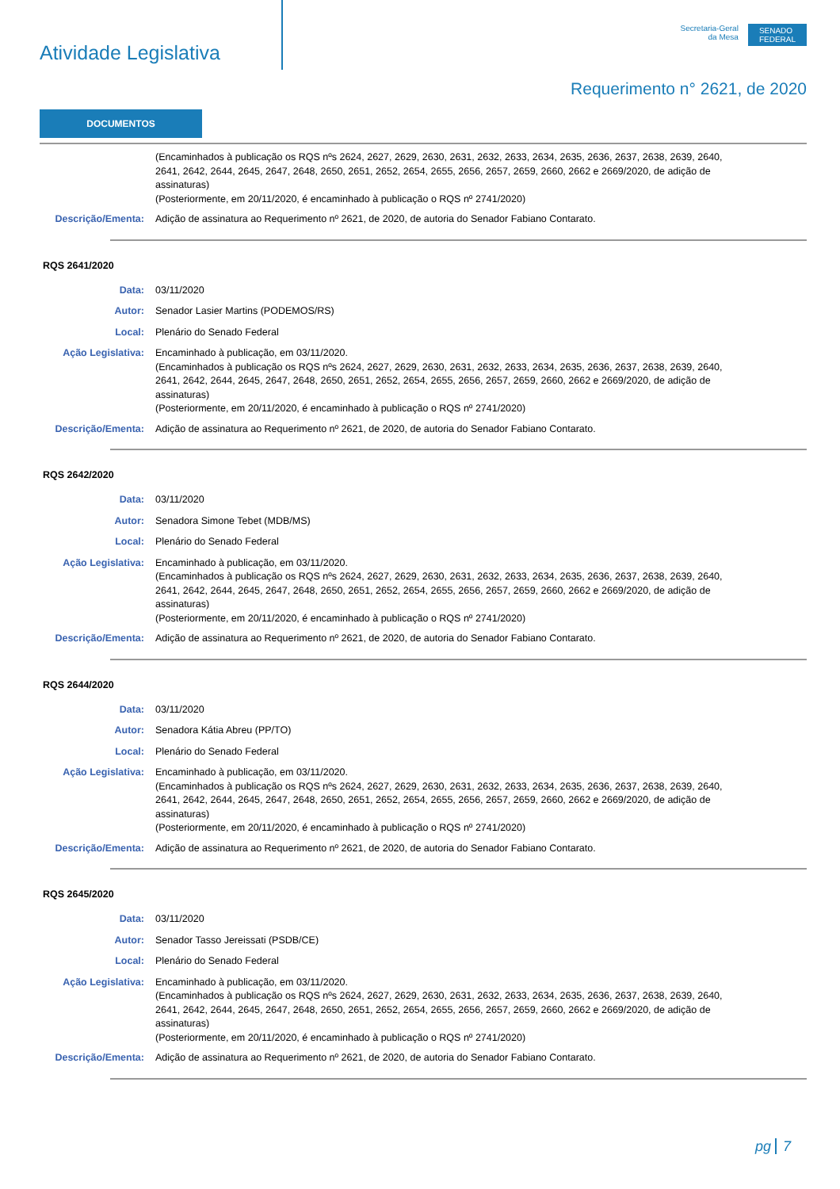Atividade Legislativa
Secretaria-Geral
da Mesa
SENADO
FEDERAL
Requerimento n° 2621, de 2020
DOCUMENTOS
(Encaminhados à publicação os RQS nºs 2624, 2627, 2629, 2630, 2631, 2632, 2633, 2634, 2635, 2636, 2637, 2638, 2639, 2640, 2641, 2642, 2644, 2645, 2647, 2648, 2650, 2651, 2652, 2654, 2655, 2656, 2657, 2659, 2660, 2662 e 2669/2020, de adição de assinaturas)
(Posteriormente, em 20/11/2020, é encaminhado à publicação o RQS nº 2741/2020)
Descrição/Ementa: Adição de assinatura ao Requerimento nº 2621, de 2020, de autoria do Senador Fabiano Contarato.
RQS 2641/2020
Data: 03/11/2020
Autor: Senador Lasier Martins (PODEMOS/RS)
Local: Plenário do Senado Federal
Ação Legislativa: Encaminhado à publicação, em 03/11/2020.
(Encaminhados à publicação os RQS nºs 2624, 2627, 2629, 2630, 2631, 2632, 2633, 2634, 2635, 2636, 2637, 2638, 2639, 2640, 2641, 2642, 2644, 2645, 2647, 2648, 2650, 2651, 2652, 2654, 2655, 2656, 2657, 2659, 2660, 2662 e 2669/2020, de adição de assinaturas)
(Posteriormente, em 20/11/2020, é encaminhado à publicação o RQS nº 2741/2020)
Descrição/Ementa: Adição de assinatura ao Requerimento nº 2621, de 2020, de autoria do Senador Fabiano Contarato.
RQS 2642/2020
Data: 03/11/2020
Autor: Senadora Simone Tebet (MDB/MS)
Local: Plenário do Senado Federal
Ação Legislativa: Encaminhado à publicação, em 03/11/2020.
(Encaminhados à publicação os RQS nºs 2624, 2627, 2629, 2630, 2631, 2632, 2633, 2634, 2635, 2636, 2637, 2638, 2639, 2640, 2641, 2642, 2644, 2645, 2647, 2648, 2650, 2651, 2652, 2654, 2655, 2656, 2657, 2659, 2660, 2662 e 2669/2020, de adição de assinaturas)
(Posteriormente, em 20/11/2020, é encaminhado à publicação o RQS nº 2741/2020)
Descrição/Ementa: Adição de assinatura ao Requerimento nº 2621, de 2020, de autoria do Senador Fabiano Contarato.
RQS 2644/2020
Data: 03/11/2020
Autor: Senadora Kátia Abreu (PP/TO)
Local: Plenário do Senado Federal
Ação Legislativa: Encaminhado à publicação, em 03/11/2020.
(Encaminhados à publicação os RQS nºs 2624, 2627, 2629, 2630, 2631, 2632, 2633, 2634, 2635, 2636, 2637, 2638, 2639, 2640, 2641, 2642, 2644, 2645, 2647, 2648, 2650, 2651, 2652, 2654, 2655, 2656, 2657, 2659, 2660, 2662 e 2669/2020, de adição de assinaturas)
(Posteriormente, em 20/11/2020, é encaminhado à publicação o RQS nº 2741/2020)
Descrição/Ementa: Adição de assinatura ao Requerimento nº 2621, de 2020, de autoria do Senador Fabiano Contarato.
RQS 2645/2020
Data: 03/11/2020
Autor: Senador Tasso Jereissati (PSDB/CE)
Local: Plenário do Senado Federal
Ação Legislativa: Encaminhado à publicação, em 03/11/2020.
(Encaminhados à publicação os RQS nºs 2624, 2627, 2629, 2630, 2631, 2632, 2633, 2634, 2635, 2636, 2637, 2638, 2639, 2640, 2641, 2642, 2644, 2645, 2647, 2648, 2650, 2651, 2652, 2654, 2655, 2656, 2657, 2659, 2660, 2662 e 2669/2020, de adição de assinaturas)
(Posteriormente, em 20/11/2020, é encaminhado à publicação o RQS nº 2741/2020)
Descrição/Ementa: Adição de assinatura ao Requerimento nº 2621, de 2020, de autoria do Senador Fabiano Contarato.
pg 7